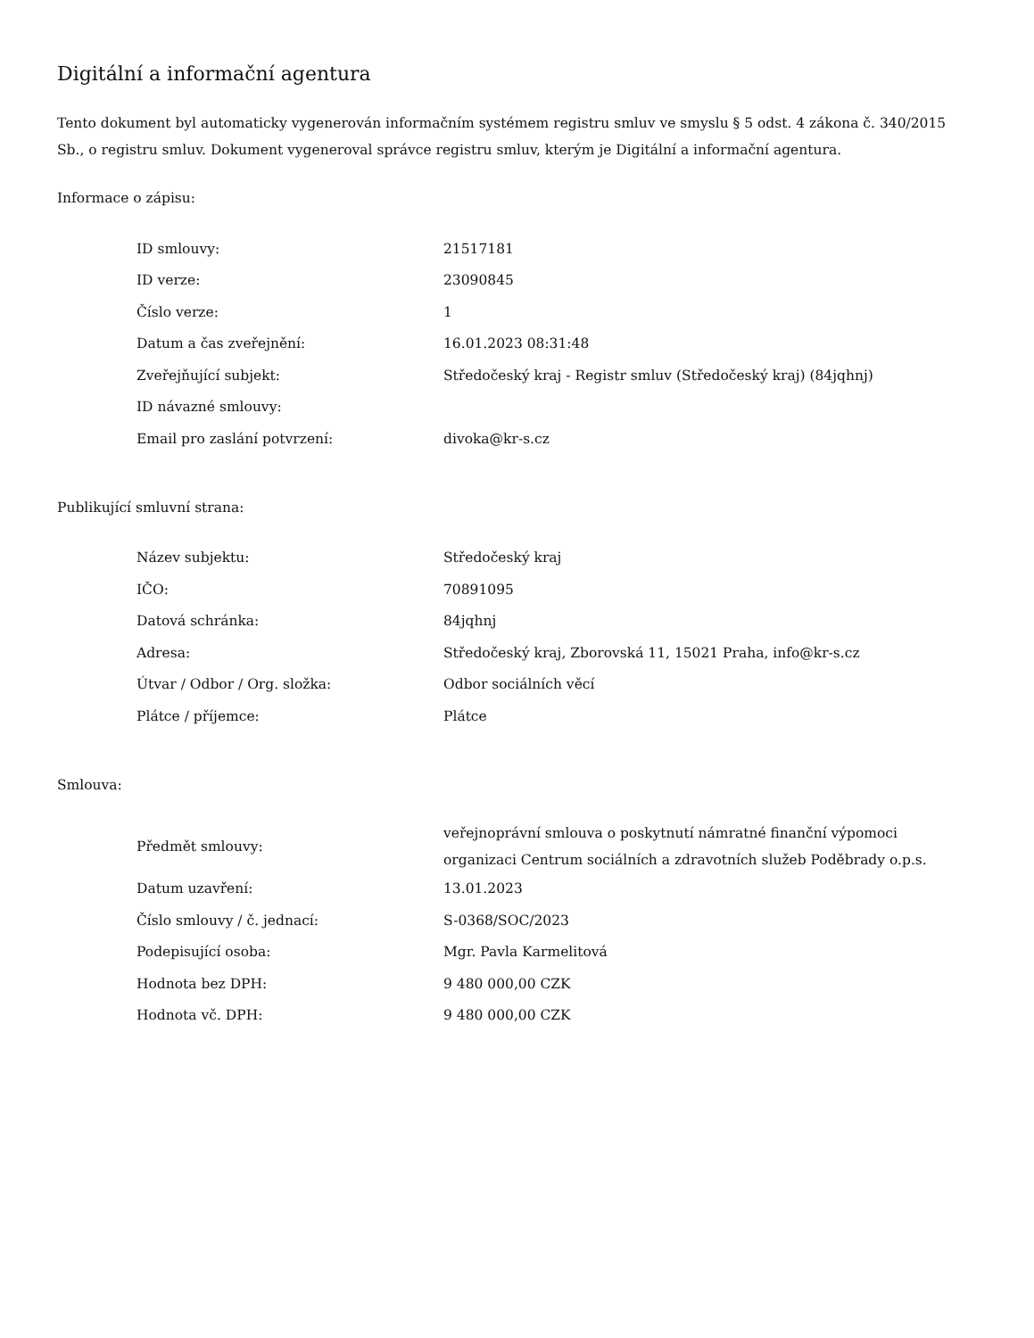Digitální a informační agentura
Tento dokument byl automaticky vygenerován informačním systémem registru smluv ve smyslu § 5 odst. 4 zákona č. 340/2015 Sb., o registru smluv. Dokument vygeneroval správce registru smluv, kterým je Digitální a informační agentura.
Informace o zápisu:
| ID smlouvy: | 21517181 |
| ID verze: | 23090845 |
| Číslo verze: | 1 |
| Datum a čas zveřejnění: | 16.01.2023 08:31:48 |
| Zveřejňující subjekt: | Středočeský kraj - Registr smluv (Středočeský kraj) (84jqhnj) |
| ID návazné smlouvy: | |
| Email pro zaslání potvrzení: | divoka@kr-s.cz |
Publikující smluvní strana:
| Název subjektu: | Středočeský kraj |
| IČO: | 70891095 |
| Datová schránka: | 84jqhnj |
| Adresa: | Středočeský kraj, Zborovská 11, 15021 Praha, info@kr-s.cz |
| Útvar / Odbor / Org. složka: | Odbor sociálních věcí |
| Plátce / příjemce: | Plátce |
Smlouva:
| Předmět smlouvy: | veřejnoprávní smlouva o poskytnutí námratné finanční výpomoci organizaci Centrum sociálních a zdravotních služeb Poděbrady o.p.s. |
| Datum uzavření: | 13.01.2023 |
| Číslo smlouvy / č. jednací: | S-0368/SOC/2023 |
| Podepisující osoba: | Mgr. Pavla Karmelitová |
| Hodnota bez DPH: | 9 480 000,00 CZK |
| Hodnota vč. DPH: | 9 480 000,00 CZK |